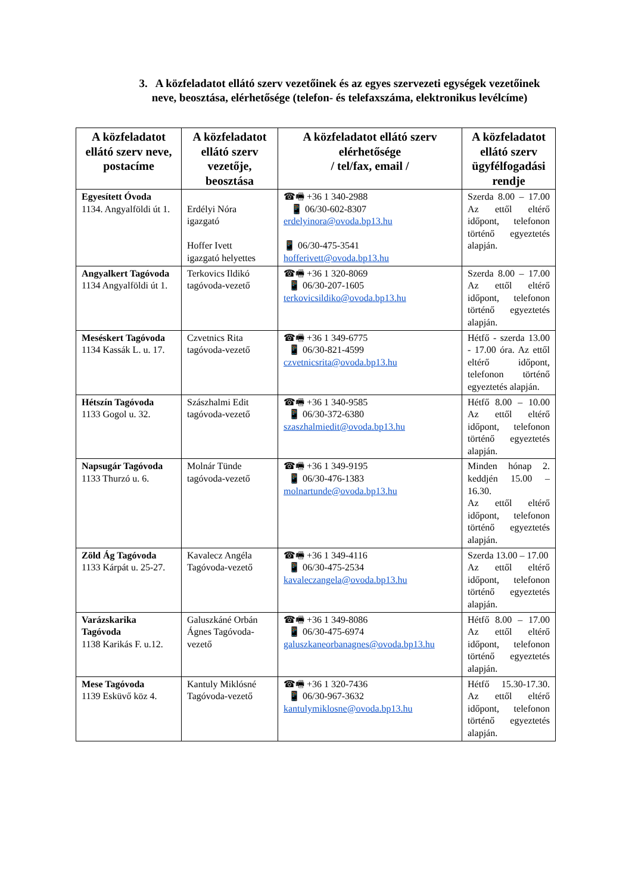3. A közfeladatot ellátó szerv vezetőinek és az egyes szervezeti egységek vezetőinek neve, beosztása, elérhetősége (telefon- és telefaxszáma, elektronikus levélcíme)
| A közfeladatot ellátó szerv neve, postacíme | A közfeladatot ellátó szerv vezetője, beosztása | A közfeladatot ellátó szerv elérhetősége / tel/fax, email / | A közfeladatot ellátó szerv ügyfélfogadási rendje |
| --- | --- | --- | --- |
| Egyesített Óvoda 1134. Angyalföldi út 1. | Erdélyi Nóra igazgató Hoffer Ivett igazgató helyettes | ☎🖷 +36 1 340-2988 📱 06/30-602-8307 erdelyinora@ovoda.bp13.hu 📱 06/30-475-3541 hofferivett@ovoda.bp13.hu | Szerda 8.00 – 17.00 Az ettől eltérő időpont, telefonon történő egyeztetés alapján. |
| Angyalkert Tagóvoda 1134 Angyalföldi út 1. | Terkovics Ildikó tagóvoda-vezető | ☎🖷 +36 1 320-8069 📱 06/30-207-1605 terkovicsildiko@ovoda.bp13.hu | Szerda 8.00 – 17.00 Az ettől eltérő időpont, telefonon történő egyeztetés alapján. |
| Meséskert Tagóvoda 1134 Kassák L. u. 17. | Czvetnics Rita tagóvoda-vezető | ☎🖷 +36 1 349-6775 📱 06/30-821-4599 czvetnicsrita@ovoda.bp13.hu | Hétfő - szerda 13.00 - 17.00 óra. Az ettől eltérő időpont, telefonon történő egyeztetés alapján. |
| Hétszín Tagóvoda 1133 Gogol u. 32. | Szászhalmi Edit tagóvoda-vezető | ☎🖷 +36 1 340-9585 📱 06/30-372-6380 szaszhalmiedit@ovoda.bp13.hu | Hétfő 8.00 – 10.00 Az ettől eltérő időpont, telefonon történő egyeztetés alapján. |
| Napsugár Tagóvoda 1133 Thurzó u. 6. | Molnár Tünde tagóvoda-vezető | ☎🖷 +36 1 349-9195 📱 06/30-476-1383 molnartunde@ovoda.bp13.hu | Minden hónap 2. keddjén 15.00 – 16.30. Az ettől eltérő időpont, telefonon történő egyeztetés alapján. |
| Zöld Ág Tagóvoda 1133 Kárpát u. 25-27. | Kavalecz Angéla Tagóvoda-vezető | ☎🖷 +36 1 349-4116 📱 06/30-475-2534 kavaleczangela@ovoda.bp13.hu | Szerda 13.00 – 17.00 Az ettől eltérő időpont, telefonon történő egyeztetés alapján. |
| Varázskarika Tagóvoda 1138 Karikás F. u.12. | Galuszkáné Orbán Ágnes Tagóvoda-vezető | ☎🖷 +36 1 349-8086 📱 06/30-475-6974 galuszkaneorbanagnes@ovoda.bp13.hu | Hétfő 8.00 – 17.00 Az ettől eltérő időpont, telefonon történő egyeztetés alapján. |
| Mese Tagóvoda 1139 Esküvő köz 4. | Kantuly Miklósné Tagóvoda-vezető | ☎🖷 +36 1 320-7436 📱 06/30-967-3632 kantulymiklosne@ovoda.bp13.hu | Hétfő 15.30-17.30. Az ettől eltérő időpont, telefonon történő egyeztetés alapján. |